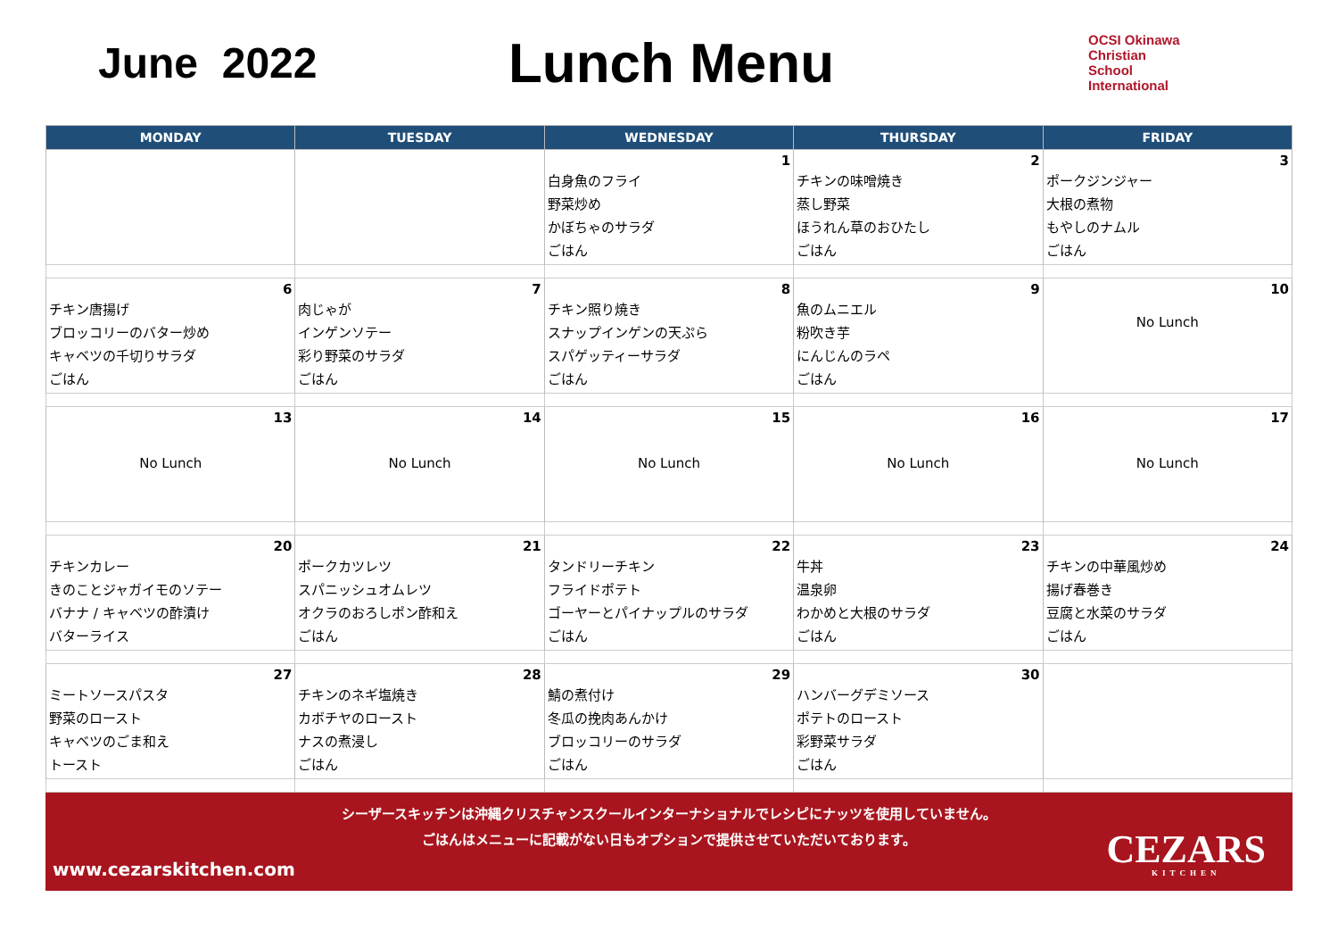June 2022
Lunch Menu
OCSI Okinawa
Christian
School
International
| MONDAY | TUESDAY | WEDNESDAY | THURSDAY | FRIDAY |
| --- | --- | --- | --- | --- |
| | | 1 白身魚のフライ 野菜炒め かぼちゃのサラダ ごはん | 2 チキンの味噌焼き 蒸し野菜 ほうれん草のおひたし ごはん | 3 ポークジンジャー 大根の煮物 もやしのナムル ごはん |
| 6 チキン唐揚げ ブロッコリーのバター炒め キャベツの千切りサラダ ごはん | 7 肉じゃが インゲンソテー 彩り野菜のサラダ ごはん | 8 チキン照り焼き スナップインゲンの天ぷら スパゲッティーサラダ ごはん | 9 魚のムニエル 粉吹き芋 にんじんのラペ ごはん | 10 No Lunch |
| 13 No Lunch | 14 No Lunch | 15 No Lunch | 16 No Lunch | 17 No Lunch |
| 20 チキンカレー きのことジャガイモのソテー バナナ / キャベツの酢漬け バターライス | 21 ポークカツレツ スパニッシュオムレツ オクラのおろしポン酢和え ごはん | 22 タンドリーチキン フライドポテト ゴーヤーとパイナップルのサラダ ごはん | 23 牛丼 温泉卵 わかめと大根のサラダ ごはん | 24 チキンの中華風炒め 揚げ春巻き 豆腐と水菜のサラダ ごはん |
| 27 ミートソースパスタ 野菜のロースト キャベツのごま和え トースト | 28 チキンのネギ塩焼き カボチヤのロースト ナスの煮浸し ごはん | 29 鯖の煮付け 冬瓜の挽肉あんかけ ブロッコリーのサラダ ごはん | 30 ハンバーグデミソース ポテトのロースト 彩野菜サラダ ごはん | |
シーザースキッチンは沖縄クリスチャンスクールインターナショナルでレシピにナッツを使用していません。
ごはんはメニューに記載がない日もオプションで提供させていただいております。
www.cezarskitchen.com CEZARS
KITCHEN